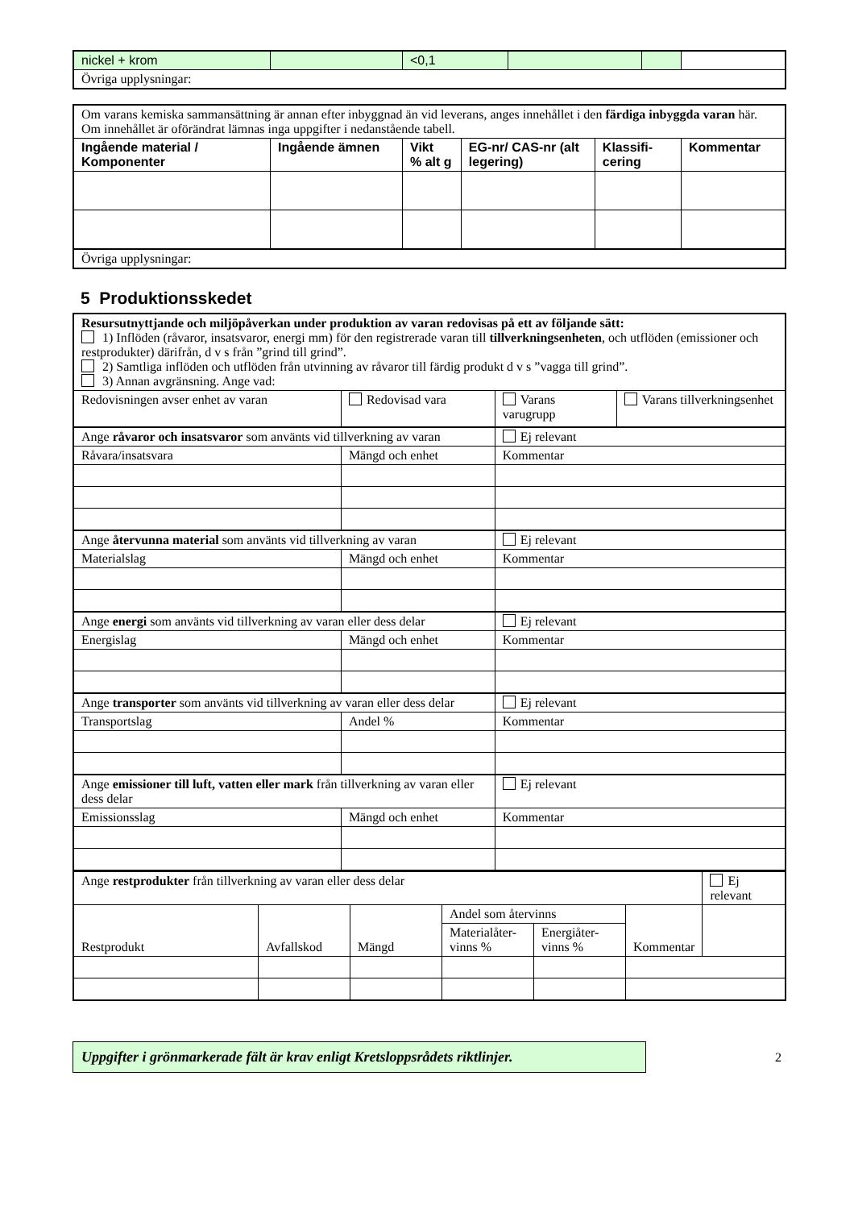| nickel + krom | | <0,1 | | | |
| Övriga upplysningar: | | | | | |
| Om varans kemiska sammansättning är annan efter inbyggnad än vid leverans, anges innehållet i den färdiga inbyggda varan här. Om innehållet är oförändrat lämnas inga uppgifter i nedanstående tabell. | | | | | |
| Ingående material / Komponenter | Ingående ämnen | Vikt % alt g | EG-nr/ CAS-nr (alt legering) | Klassifi- cering | Kommentar |
| Övriga upplysningar: | | | | | |
5 Produktionsskedet
| Resursutnyttjande och miljöpåverkan under produktion av varan redovisas på ett av följande sätt: 1) Inflöden (råvaror, insatsvaror, energi mm) för den registrerade varan till tillverkningsenheten , och utflöden (emissioner och restprodukter) därifrån, d v s från ”grind till grind”. 2) Samtliga inflöden och utflöden från utvinning av råvaror till färdig produkt d v s ”vagga till grind”. 3) Annan avgränsning. Ange vad: | | | |
| Redovisningen avser enhet av varan | Redovisad vara | Varans varugrupp | Varans tillverkningsenhet |
| Ange råvaror och insatsvaror som använts vid tillverkning av varan | | Ej relevant | |
| Råvara/insatsvara | Mängd och enhet | Kommentar | |
| Ange återvunna material som använts vid tillverkning av varan | | Ej relevant | |
| Materialslag | Mängd och enhet | Kommentar | |
| Ange energi som använts vid tillverkning av varan eller dess delar | | Ej relevant | |
| Energislag | Mängd och enhet | Kommentar | |
| Ange transporter som använts vid tillverkning av varan eller dess delar | | Ej relevant | |
| Transportslag | Andel % | Kommentar | |
| Ange emissioner till luft, vatten eller mark från tillverkning av varan eller dess delar | | Ej relevant | |
| Emissionsslag | Mängd och enhet | Kommentar | |
| Ange restprodukter från tillverkning av varan eller dess delar | | | | | | Ej relevant |
| Restprodukt | Avfallskod | Mängd | Andel som återvinns | | | Kommentar |
| | | | Materialåter- vinns % | Energiåter- vinns % | | |
Uppgifter i grönmarkerade fält är krav enligt Kretsloppsrådets riktlinjer.
2